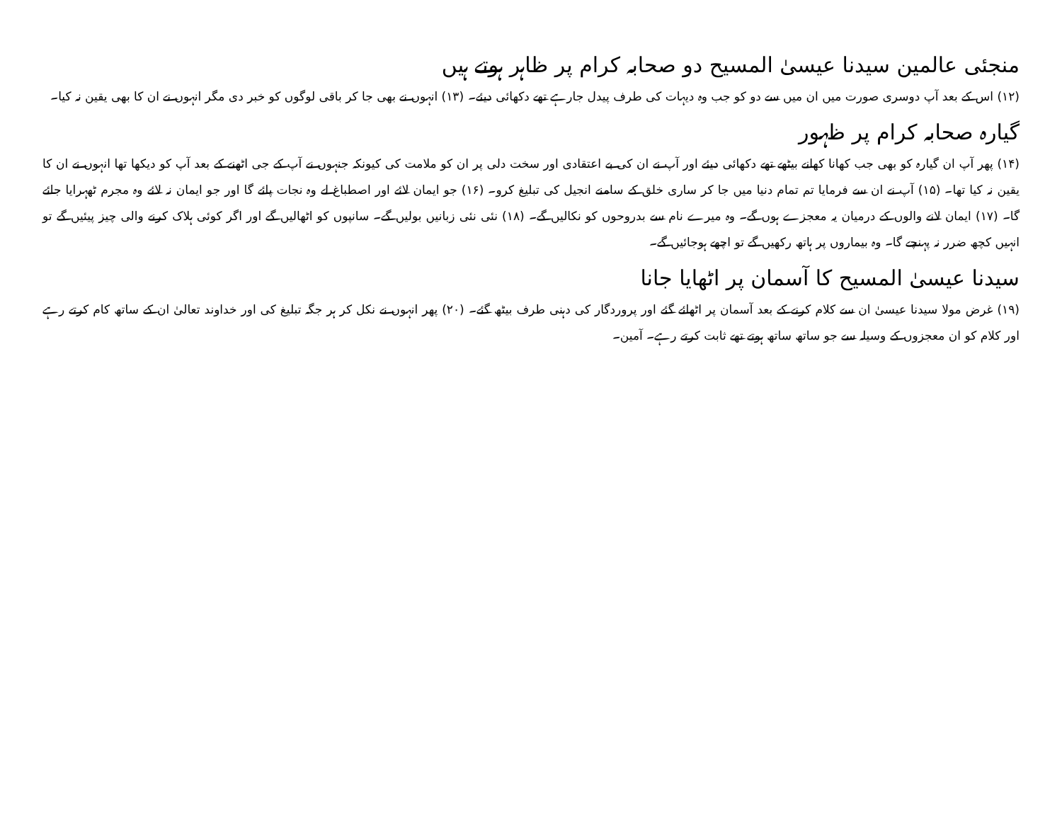منجئی عالمین سیدنا عیسیٰ المسیح دو صحابہ کرام پر ظاہر ہوتے ہیں
(۱۲) اس کے بعد آپ دوسری صورت میں ان میں سے دو کو جب وہ دیہات کی طرف پیدل جارہے تھے دکھائی دیئے۔ (۱۳) انہوں نے بھی جا کر باقی لوگوں کو خبر دی مگر انہوں نے ان کا بھی یقین نہ کیا۔
گیارہ صحابہ کرام پر ظہور
(۱۴) پھر آپ ان گیارہ کو بھی جب کھانا کھانے بیٹھے تھے دکھائی دیئے اور آپ نے ان کی بے اعتقادی اور سخت دلی پر ان کو ملامت کی کیونکہ جنہوں نے آپ کے جی اٹھنے کے بعد آپ کو دیکھا تھا انہوں نے ان کا یقین نہ کیا تھا۔ (۱۵) آپ نے ان سے فرمایا تم تمام دنیا میں جا کر ساری خلق کے سامنے انجیل کی تبلیغ کرو۔ (۱۶) جو ایمان لائے اور اصطباغ لے وہ نجات پائے گا اور جو ایمان نہ لائے وہ مجرم ٹھہرایا جائے گا۔ (۱۷) ایمان لانے والوں کے درمیان یہ معجزے ہوں گے۔ وہ میرے نام سے بدروحوں کو نکالیں گے۔ (۱۸) نئی نئی زبانیں بولیں گے۔ سانپوں کو اٹھالیں گے اور اگر کوئی ہلاک کرنے والی چیز پیئیں گے تو انہیں کچھ ضرر نہ پہنچے گا۔ وہ بیماروں پر ہاتھ رکھیں گے تو اچھے ہوجائیں گے۔
سیدنا عیسیٰ المسیح کا آسمان پر اٹھایا جانا
(۱۹) غرض مولا سیدنا عیسیٰ ان سے کلام کرنے کے بعد آسمان پر اٹھائے گئے اور پروردگار کی دہنی طرف بیٹھ گئے۔ (۲۰) پھر انہوں نے نکل کر ہر جگہ تبلیغ کی اور خداوند تعالیٰ ان کے ساتھ کام کرتے رہے اور کلام کو ان معجزوں کے وسیلہ سے جو ساتھ ساتھ ہوتے تھے ثابت کرتے رہے۔ آمین۔